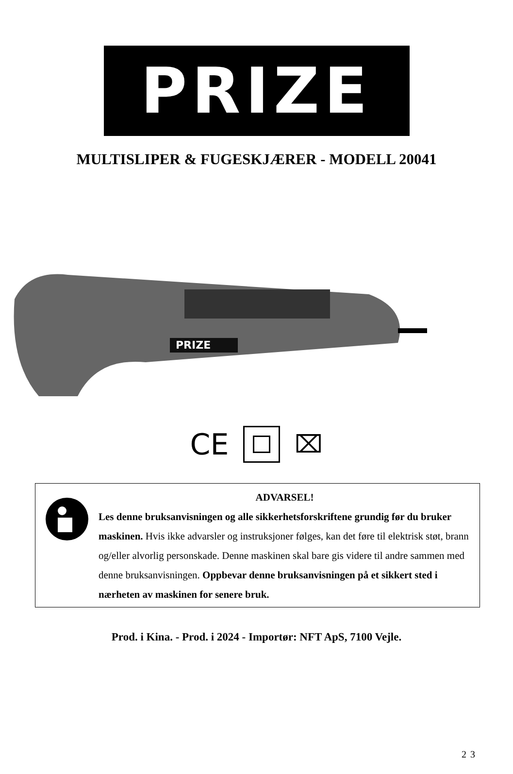PRIZE
MULTISLIPER & FUGESKJÆRER - MODELL 20041
PRIZE
CE
⌧
ADVARSEL!
Les denne bruksanvisningen og alle sikkerhetsforskriftene grundig før du bruker maskinen. Hvis ikke advarsler og instruksjoner følges, kan det føre til elektrisk støt, brann og/eller alvorlig personskade. Denne maskinen skal bare gis videre til andre sammen med denne bruksanvisningen. Oppbevar denne bruksanvisningen på et sikkert sted i nærheten av maskinen for senere bruk.
Prod. i Kina. - Prod. i 2024 - Importør: NFT ApS, 7100 Vejle.
23